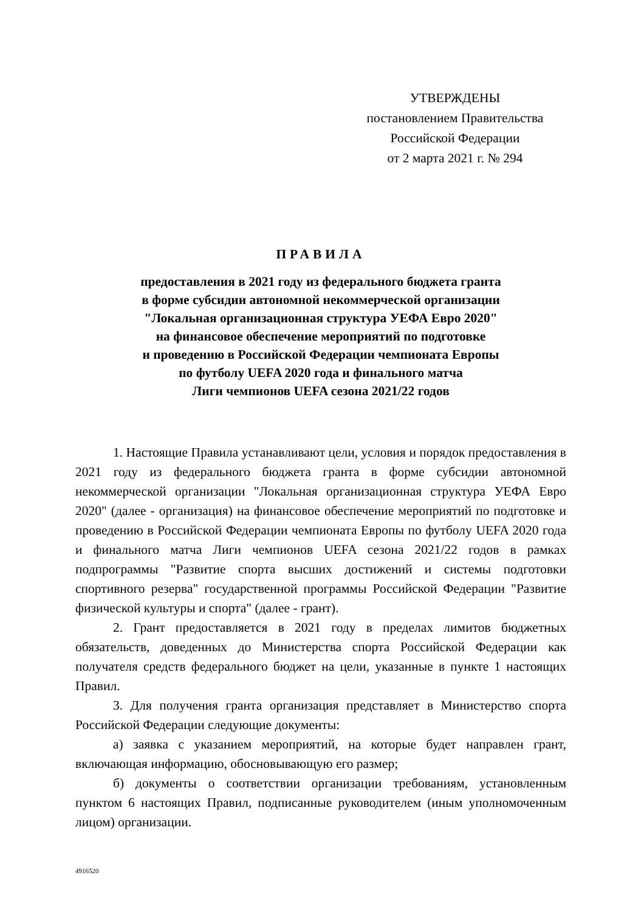УТВЕРЖДЕНЫ
постановлением Правительства
Российской Федерации
от 2 марта 2021 г. № 294
ПРАВИЛА
предоставления в 2021 году из федерального бюджета гранта
в форме субсидии автономной некоммерческой организации
"Локальная организационная структура УЕФА Евро 2020"
на финансовое обеспечение мероприятий по подготовке
и проведению в Российской Федерации чемпионата Европы
по футболу UEFA 2020 года и финального матча
Лиги чемпионов UEFA сезона 2021/22 годов
1. Настоящие Правила устанавливают цели, условия и порядок предоставления в 2021 году из федерального бюджета гранта в форме субсидии автономной некоммерческой организации "Локальная организационная структура УЕФА Евро 2020" (далее - организация) на финансовое обеспечение мероприятий по подготовке и проведению в Российской Федерации чемпионата Европы по футболу UEFA 2020 года и финального матча Лиги чемпионов UEFA сезона 2021/22 годов в рамках подпрограммы "Развитие спорта высших достижений и системы подготовки спортивного резерва" государственной программы Российской Федерации "Развитие физической культуры и спорта" (далее - грант).
2. Грант предоставляется в 2021 году в пределах лимитов бюджетных обязательств, доведенных до Министерства спорта Российской Федерации как получателя средств федерального бюджет на цели, указанные в пункте 1 настоящих Правил.
3. Для получения гранта организация представляет в Министерство спорта Российской Федерации следующие документы:
а) заявка с указанием мероприятий, на которые будет направлен грант, включающая информацию, обосновывающую его размер;
б) документы о соответствии организации требованиям, установленным пунктом 6 настоящих Правил, подписанные руководителем (иным уполномоченным лицом) организации.
4916520